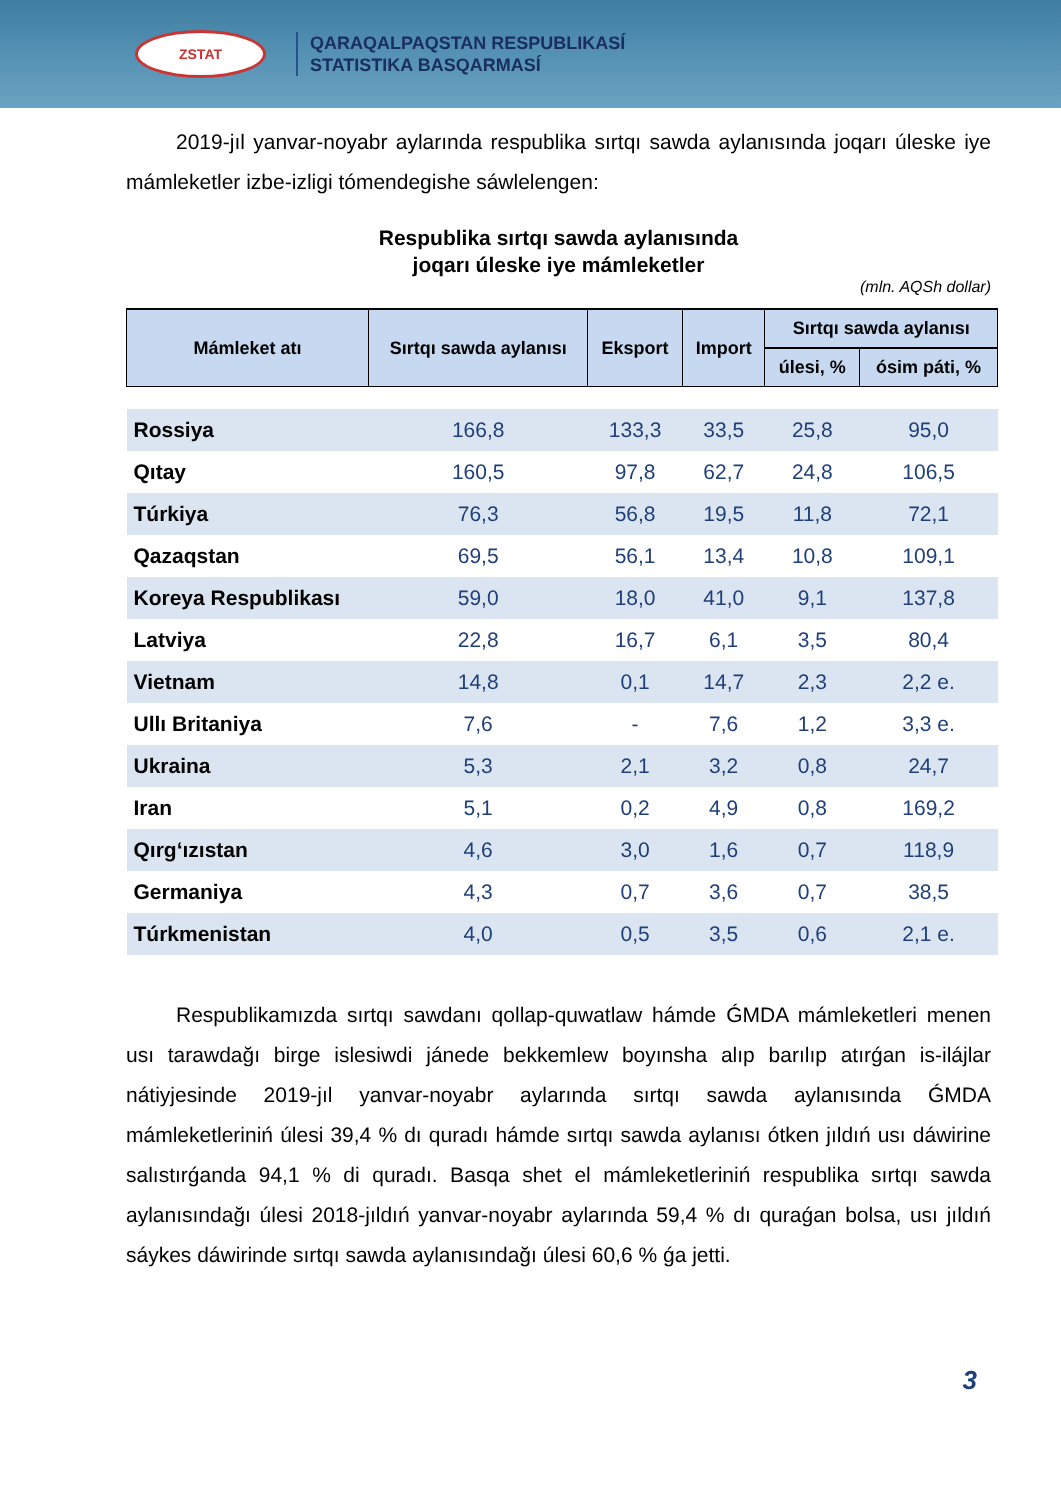ZSTAT
QARAQALPAQSTAN RESPUBLIKASÍ
STATISTIKA BASQARMASÍ
2019-jıl yanvar-noyabr aylarında respublika sırtqı sawda aylanısında joqarı úleske iye mámleketler izbe-izligi tómendegishe sáwlelengen:
Respublika sırtqı sawda aylanısında
joqarı úleske iye mámleketler
(mln. AQSh dollar)
| Mámleket atı | Sırtqı sawda aylanısı | Eksport | Import | Sırtqı sawda aylanısı | |
| --- | --- | --- | --- | --- | --- |
| | | | | úlesi, % | ósim páti, % |
| Rossiya | 166,8 | 133,3 | 33,5 | 25,8 | 95,0 |
| Qıtay | 160,5 | 97,8 | 62,7 | 24,8 | 106,5 |
| Túrkiya | 76,3 | 56,8 | 19,5 | 11,8 | 72,1 |
| Qazaqstan | 69,5 | 56,1 | 13,4 | 10,8 | 109,1 |
| Koreya Respublikası | 59,0 | 18,0 | 41,0 | 9,1 | 137,8 |
| Latviya | 22,8 | 16,7 | 6,1 | 3,5 | 80,4 |
| Vietnam | 14,8 | 0,1 | 14,7 | 2,3 | 2,2 e. |
| Ullı Britaniya | 7,6 | - | 7,6 | 1,2 | 3,3 e. |
| Ukraina | 5,3 | 2,1 | 3,2 | 0,8 | 24,7 |
| Iran | 5,1 | 0,2 | 4,9 | 0,8 | 169,2 |
| Qırg‘ızıstan | 4,6 | 3,0 | 1,6 | 0,7 | 118,9 |
| Germaniya | 4,3 | 0,7 | 3,6 | 0,7 | 38,5 |
| Túrkmenistan | 4,0 | 0,5 | 3,5 | 0,6 | 2,1 e. |
Respublikamızda sırtqı sawdanı qollap-quwatlaw hámde ǴMDA mámleketleri menen usı tarawdağı birge islesiwdi jánede bekkemlew boyınsha alıp barılıp atırǵan is-ilájlar nátiyjesinde 2019-jıl yanvar-noyabr aylarında sırtqı sawda aylanısında ǴMDA mámleketleriniń úlesi 39,4 % dı quradı hámde sırtqı sawda aylanısı ótken jıldıń usı dáwirine salıstırǵanda 94,1 % di quradı. Basqa shet el mámleketleriniń respublika sırtqı sawda aylanısındağı úlesi 2018-jıldıń yanvar-noyabr aylarında 59,4 % dı quraǵan bolsa, usı jıldıń sáykes dáwirinde sırtqı sawda aylanısındağı úlesi 60,6 % ǵa jetti.
3